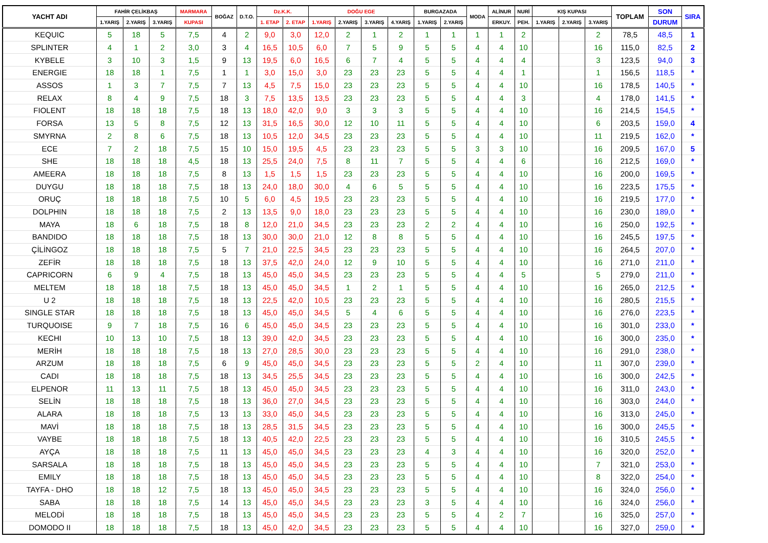| YACHT ADI | FAHİR ÇELİKBAŞ | | | MARMARA | BOĞAZ | D.T.O. | Dz.K.K. | | DOĞU EGE | | | | BURGAZADA | | MODA | ALİNUR | NURİ | KIŞ KUPASI | | | TOPLAM | SON | SIRA |
| --- | --- | --- | --- | --- | --- | --- | --- | --- | --- | --- | --- | --- | --- | --- | --- | --- | --- | --- | --- | --- | --- | --- | --- |
| | 1.YARIŞ | 2.YARIŞ | 3.YARIŞ | KUPASI | | | 1. ETAP | 2. ETAP | 1.YARIŞ | 2.YARIŞ | 3.YARIŞ | 4.YARIŞ | 1.YARIŞ | 2.YARIŞ | | ERKUY. | PEH. | 1.YARIŞ | 2.YARIŞ | 3.YARIŞ | | DURUM | |
| KEQUIC | 5 | 18 | 5 | 7,5 | 4 | 2 | 9,0 | 3,0 | 12,0 | 2 | 1 | 2 | 1 | 1 | 1 | 1 | 2 | | | 2 | 78,5 | 48,5 | 1 |
| SPLINTER | 4 | 1 | 2 | 3,0 | 3 | 4 | 16,5 | 10,5 | 6,0 | 7 | 5 | 9 | 5 | 5 | 4 | 4 | 10 | | | 16 | 115,0 | 82,5 | 2 |
| KYBELE | 3 | 10 | 3 | 1,5 | 9 | 13 | 19,5 | 6,0 | 16,5 | 6 | 7 | 4 | 5 | 5 | 4 | 4 | 4 | | | 3 | 123,5 | 94,0 | 3 |
| ENERGIE | 18 | 18 | 1 | 7,5 | 1 | 1 | 3,0 | 15,0 | 3,0 | 23 | 23 | 23 | 5 | 5 | 4 | 4 | 1 | | | 1 | 156,5 | 118,5 | * |
| ASSOS | 1 | 3 | 7 | 7,5 | 7 | 13 | 4,5 | 7,5 | 15,0 | 23 | 23 | 23 | 5 | 5 | 4 | 4 | 10 | | | 16 | 178,5 | 140,5 | * |
| RELAX | 8 | 4 | 9 | 7,5 | 18 | 3 | 7,5 | 13,5 | 13,5 | 23 | 23 | 23 | 5 | 5 | 4 | 4 | 3 | | | 4 | 178,0 | 141,5 | * |
| FIOLENT | 18 | 18 | 18 | 7,5 | 18 | 13 | 18,0 | 42,0 | 9,0 | 3 | 3 | 3 | 5 | 5 | 4 | 4 | 10 | | | 16 | 214,5 | 154,5 | * |
| FORSA | 13 | 5 | 8 | 7,5 | 12 | 13 | 31,5 | 16,5 | 30,0 | 12 | 10 | 11 | 5 | 5 | 4 | 4 | 10 | | | 6 | 203,5 | 159,0 | 4 |
| SMYRNA | 2 | 8 | 6 | 7,5 | 18 | 13 | 10,5 | 12,0 | 34,5 | 23 | 23 | 23 | 5 | 5 | 4 | 4 | 10 | | | 11 | 219,5 | 162,0 | * |
| ECE | 7 | 2 | 18 | 7,5 | 15 | 10 | 15,0 | 19,5 | 4,5 | 23 | 23 | 23 | 5 | 5 | 3 | 3 | 10 | | | 16 | 209,5 | 167,0 | 5 |
| SHE | 18 | 18 | 18 | 4,5 | 18 | 13 | 25,5 | 24,0 | 7,5 | 8 | 11 | 7 | 5 | 5 | 4 | 4 | 6 | | | 16 | 212,5 | 169,0 | * |
| AMEERA | 18 | 18 | 18 | 7,5 | 8 | 13 | 1,5 | 1,5 | 1,5 | 23 | 23 | 23 | 5 | 5 | 4 | 4 | 10 | | | 16 | 200,0 | 169,5 | * |
| DUYGU | 18 | 18 | 18 | 7,5 | 18 | 13 | 24,0 | 18,0 | 30,0 | 4 | 6 | 5 | 5 | 5 | 4 | 4 | 10 | | | 16 | 223,5 | 175,5 | * |
| ORUÇ | 18 | 18 | 18 | 7,5 | 10 | 5 | 6,0 | 4,5 | 19,5 | 23 | 23 | 23 | 5 | 5 | 4 | 4 | 10 | | | 16 | 219,5 | 177,0 | * |
| DOLPHIN | 18 | 18 | 18 | 7,5 | 2 | 13 | 13,5 | 9,0 | 18,0 | 23 | 23 | 23 | 5 | 5 | 4 | 4 | 10 | | | 16 | 230,0 | 189,0 | * |
| MAYA | 18 | 6 | 18 | 7,5 | 18 | 8 | 12,0 | 21,0 | 34,5 | 23 | 23 | 23 | 2 | 2 | 4 | 4 | 10 | | | 16 | 250,0 | 192,5 | * |
| BANDIDO | 18 | 18 | 18 | 7,5 | 18 | 13 | 30,0 | 30,0 | 21,0 | 12 | 8 | 8 | 5 | 5 | 4 | 4 | 10 | | | 16 | 245,5 | 197,5 | * |
| ÇİLİNGOZ | 18 | 18 | 18 | 7,5 | 5 | 7 | 21,0 | 22,5 | 34,5 | 23 | 23 | 23 | 5 | 5 | 4 | 4 | 10 | | | 16 | 264,5 | 207,0 | * |
| ZEFİR | 18 | 18 | 18 | 7,5 | 18 | 13 | 37,5 | 42,0 | 24,0 | 12 | 9 | 10 | 5 | 5 | 4 | 4 | 10 | | | 16 | 271,0 | 211,0 | * |
| CAPRICORN | 6 | 9 | 4 | 7,5 | 18 | 13 | 45,0 | 45,0 | 34,5 | 23 | 23 | 23 | 5 | 5 | 4 | 4 | 5 | | | 5 | 279,0 | 211,0 | * |
| MELTEM | 18 | 18 | 18 | 7,5 | 18 | 13 | 45,0 | 45,0 | 34,5 | 1 | 2 | 1 | 5 | 5 | 4 | 4 | 10 | | | 16 | 265,0 | 212,5 | * |
| U 2 | 18 | 18 | 18 | 7,5 | 18 | 13 | 22,5 | 42,0 | 10,5 | 23 | 23 | 23 | 5 | 5 | 4 | 4 | 10 | | | 16 | 280,5 | 215,5 | * |
| SINGLE STAR | 18 | 18 | 18 | 7,5 | 18 | 13 | 45,0 | 45,0 | 34,5 | 5 | 4 | 6 | 5 | 5 | 4 | 4 | 10 | | | 16 | 276,0 | 223,5 | * |
| TURQUOISE | 9 | 7 | 18 | 7,5 | 16 | 6 | 45,0 | 45,0 | 34,5 | 23 | 23 | 23 | 5 | 5 | 4 | 4 | 10 | | | 16 | 301,0 | 233,0 | * |
| KECHI | 10 | 13 | 10 | 7,5 | 18 | 13 | 39,0 | 42,0 | 34,5 | 23 | 23 | 23 | 5 | 5 | 4 | 4 | 10 | | | 16 | 300,0 | 235,0 | * |
| MERİH | 18 | 18 | 18 | 7,5 | 18 | 13 | 27,0 | 28,5 | 30,0 | 23 | 23 | 23 | 5 | 5 | 4 | 4 | 10 | | | 16 | 291,0 | 238,0 | * |
| ARZUM | 18 | 18 | 18 | 7,5 | 6 | 9 | 45,0 | 45,0 | 34,5 | 23 | 23 | 23 | 5 | 5 | 2 | 4 | 10 | | | 11 | 307,0 | 239,0 | * |
| CADI | 18 | 18 | 18 | 7,5 | 18 | 13 | 34,5 | 25,5 | 34,5 | 23 | 23 | 23 | 5 | 5 | 4 | 4 | 10 | | | 16 | 300,0 | 242,5 | * |
| ELPENOR | 11 | 13 | 11 | 7,5 | 18 | 13 | 45,0 | 45,0 | 34,5 | 23 | 23 | 23 | 5 | 5 | 4 | 4 | 10 | | | 16 | 311,0 | 243,0 | * |
| SELİN | 18 | 18 | 18 | 7,5 | 18 | 13 | 36,0 | 27,0 | 34,5 | 23 | 23 | 23 | 5 | 5 | 4 | 4 | 10 | | | 16 | 303,0 | 244,0 | * |
| ALARA | 18 | 18 | 18 | 7,5 | 13 | 13 | 33,0 | 45,0 | 34,5 | 23 | 23 | 23 | 5 | 5 | 4 | 4 | 10 | | | 16 | 313,0 | 245,0 | * |
| MAVİ | 18 | 18 | 18 | 7,5 | 18 | 13 | 28,5 | 31,5 | 34,5 | 23 | 23 | 23 | 5 | 5 | 4 | 4 | 10 | | | 16 | 300,0 | 245,5 | * |
| VAYBE | 18 | 18 | 18 | 7,5 | 18 | 13 | 40,5 | 42,0 | 22,5 | 23 | 23 | 23 | 5 | 5 | 4 | 4 | 10 | | | 16 | 310,5 | 245,5 | * |
| AYÇA | 18 | 18 | 18 | 7,5 | 11 | 13 | 45,0 | 45,0 | 34,5 | 23 | 23 | 23 | 4 | 3 | 4 | 4 | 10 | | | 16 | 320,0 | 252,0 | * |
| SARSALA | 18 | 18 | 18 | 7,5 | 18 | 13 | 45,0 | 45,0 | 34,5 | 23 | 23 | 23 | 5 | 5 | 4 | 4 | 10 | | | 7 | 321,0 | 253,0 | * |
| EMILY | 18 | 18 | 18 | 7,5 | 18 | 13 | 45,0 | 45,0 | 34,5 | 23 | 23 | 23 | 5 | 5 | 4 | 4 | 10 | | | 8 | 322,0 | 254,0 | * |
| TAYFA - DHO | 18 | 18 | 12 | 7,5 | 18 | 13 | 45,0 | 45,0 | 34,5 | 23 | 23 | 23 | 5 | 5 | 4 | 4 | 10 | | | 16 | 324,0 | 256,0 | * |
| SABA | 18 | 18 | 18 | 7,5 | 14 | 13 | 45,0 | 45,0 | 34,5 | 23 | 23 | 23 | 3 | 5 | 4 | 4 | 10 | | | 16 | 324,0 | 256,0 | * |
| MELODİ | 18 | 18 | 18 | 7,5 | 18 | 13 | 45,0 | 45,0 | 34,5 | 23 | 23 | 23 | 5 | 5 | 4 | 2 | 7 | | | 16 | 325,0 | 257,0 | * |
| DOMODO II | 18 | 18 | 18 | 7,5 | 18 | 13 | 45,0 | 42,0 | 34,5 | 23 | 23 | 23 | 5 | 5 | 4 | 4 | 10 | | | 16 | 327,0 | 259,0 | * |